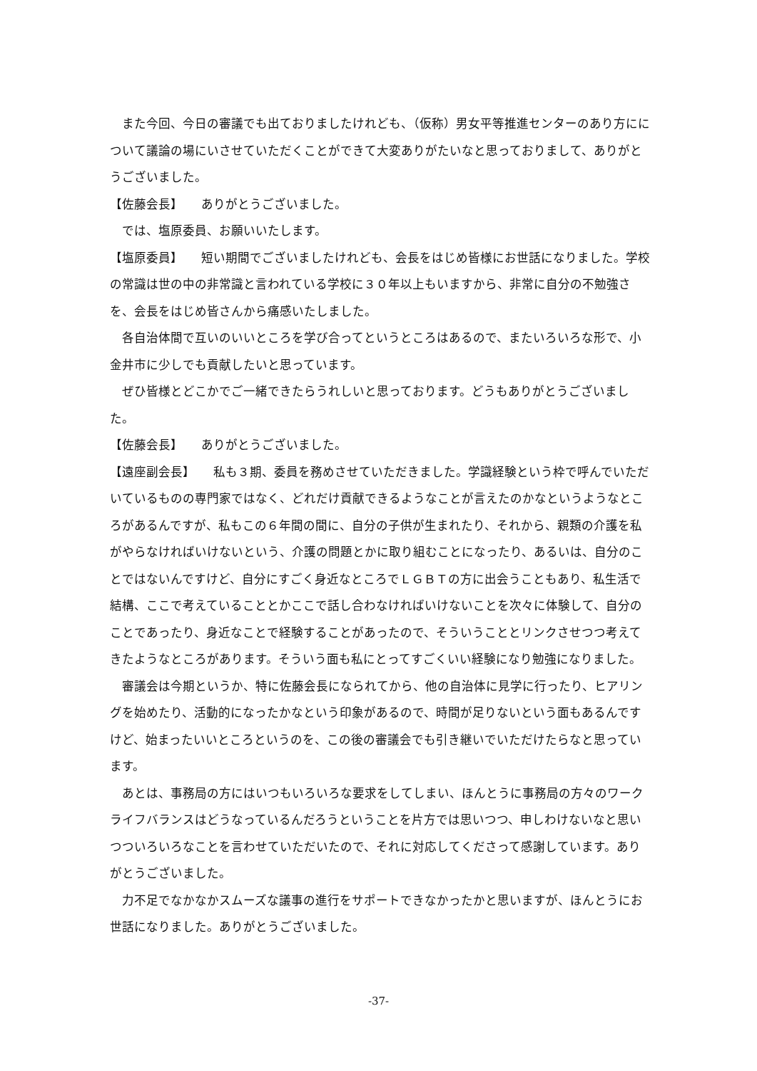また今回、今日の審議でも出ておりましたけれども、（仮称）男女平等推進センターのあり方にについて議論の場にいさせていただくことができて大変ありがたいなと思っておりまして、ありがとうございました。
【佐藤会長】　　ありがとうございました。
では、塩原委員、お願いいたします。
【塩原委員】　　短い期間でございましたけれども、会長をはじめ皆様にお世話になりました。学校の常識は世の中の非常識と言われている学校に３０年以上もいますから、非常に自分の不勉強さを、会長をはじめ皆さんから痛感いたしました。
各自治体間で互いのいいところを学び合ってというところはあるので、またいろいろな形で、小金井市に少しでも貢献したいと思っています。
ぜひ皆様とどこかでご一緒できたらうれしいと思っております。どうもありがとうございました。
【佐藤会長】　　ありがとうございました。
【遠座副会長】　　私も３期、委員を務めさせていただきました。学識経験という枠で呼んでいただいているものの専門家ではなく、どれだけ貢献できるようなことが言えたのかなというようなところがあるんですが、私もこの６年間の間に、自分の子供が生まれたり、それから、親類の介護を私がやらなければいけないという、介護の問題とかに取り組むことになったり、あるいは、自分のことではないんですけど、自分にすごく身近なところでＬＧＢＴの方に出会うこともあり、私生活で結構、ここで考えていることとかここで話し合わなければいけないことを次々に体験して、自分のことであったり、身近なことで経験することがあったので、そういうこととリンクさせつつ考えてきたようなところがあります。そういう面も私にとってすごくいい経験になり勉強になりました。
審議会は今期というか、特に佐藤会長になられてから、他の自治体に見学に行ったり、ヒアリングを始めたり、活動的になったかなという印象があるので、時間が足りないという面もあるんですけど、始まったいいところというのを、この後の審議会でも引き継いでいただけたらなと思っています。
あとは、事務局の方にはいつもいろいろな要求をしてしまい、ほんとうに事務局の方々のワークライフバランスはどうなっているんだろうということを片方では思いつつ、申しわけないなと思いつついろいろなことを言わせていただいたので、それに対応してくださって感謝しています。ありがとうございました。
力不足でなかなかスムーズな議事の進行をサポートできなかったかと思いますが、ほんとうにお世話になりました。ありがとうございました。
-37-